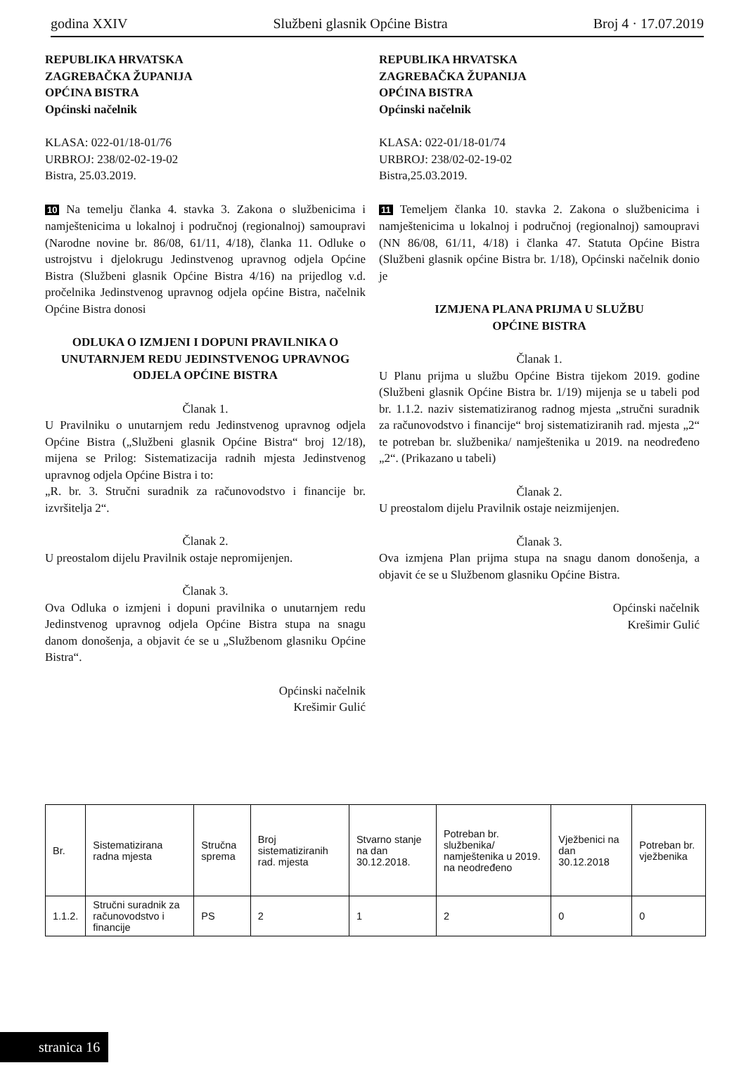godina XXIV Službeni glasnik Općine Bistra Broj 4 · 17.07.2019
REPUBLIKA HRVATSKA
ZAGREBAČKA ŽUPANIJA
OPĆINA BISTRA
Općinski načelnik
KLASA: 022-01/18-01/76
URBROJ: 238/02-02-19-02
Bistra, 25.03.2019.
10 Na temelju članka 4. stavka 3. Zakona o službenicima i namještenicima u lokalnoj i područnoj (regionalnoj) samoupravi (Narodne novine br. 86/08, 61/11, 4/18), članka 11. Odluke o ustrojstvu i djelokrugu Jedinstvenog upravnog odjela Općine Bistra (Službeni glasnik Općine Bistra 4/16) na prijedlog v.d. pročelnika Jedinstvenog upravnog odjela općine Bistra, načelnik Općine Bistra donosi
ODLUKA O IZMJENI I DOPUNI PRAVILNIKA O UNUTARNJEM REDU JEDINSTVENOG UPRAVNOG ODJELA OPĆINE BISTRA
Članak 1.
U Pravilniku o unutarnjem redu Jedinstvenog upravnog odjela Općine Bistra („Službeni glasnik Općine Bistra“ broj 12/18), mijena se Prilog: Sistematizacija radnih mjesta Jedinstvenog upravnog odjela Općine Bistra i to:
„R. br. 3. Stručni suradnik za računovodstvo i financije br. izvršitelja 2“.
Članak 2.
U preostalom dijelu Pravilnik ostaje nepromijenjen.
Članak 3.
Ova Odluka o izmjeni i dopuni pravilnika o unutarnjem redu Jedinstvenog upravnog odjela Općine Bistra stupa na snagu danom donošenja, a objavit će se u „Službenom glasniku Općine Bistra“.
Općinski načelnik
Krešimir Gulić
REPUBLIKA HRVATSKA
ZAGREBAČKA ŽUPANIJA
OPĆINA BISTRA
Općinski načelnik
KLASA: 022-01/18-01/74
URBROJ: 238/02-02-19-02
Bistra,25.03.2019.
11 Temeljem članka 10. stavka 2. Zakona o službenicima i namještenicima u lokalnoj i područnoj (regionalnoj) samoupravi (NN 86/08, 61/11, 4/18) i članka 47. Statuta Općine Bistra (Službeni glasnik općine Bistra br. 1/18), Općinski načelnik donio je
IZMJENA PLANA PRIJMA U SLUŽBU
OPĆINE BISTRA
Članak 1.
U Planu prijma u službu Općine Bistra tijekom 2019. godine (Službeni glasnik Općine Bistra br. 1/19) mijenja se u tabeli pod br. 1.1.2. naziv sistematiziranog radnog mjesta „stručni suradnik za računovodstvo i financije“ broj sistematiziranih rad. mjesta „2“ te potreban br. službenika/ namještenika u 2019. na neodređeno „2“. (Prikazano u tabeli)
Članak 2.
U preostalom dijelu Pravilnik ostaje neizmijenjen.
Članak 3.
Ova izmjena Plan prijma stupa na snagu danom donošenja, a objavit će se u Službenom glasniku Općine Bistra.
Općinski načelnik
Krešimir Gulić
| Br. | Sistematizirana radna mjesta | Stručna sprema | Broj sistematiziranih rad. mjesta | Stvarno stanje na dan 30.12.2018. | Potreban br. službenika/ namještenika u 2019. na neodređeno | Vježbenici na dan 30.12.2018 | Potreban br. vježbenika |
| --- | --- | --- | --- | --- | --- | --- | --- |
| 1.1.2. | Stručni suradnik za računovodstvo i financije | PS | 2 | 1 | 2 | 0 | 0 |
stranica 16